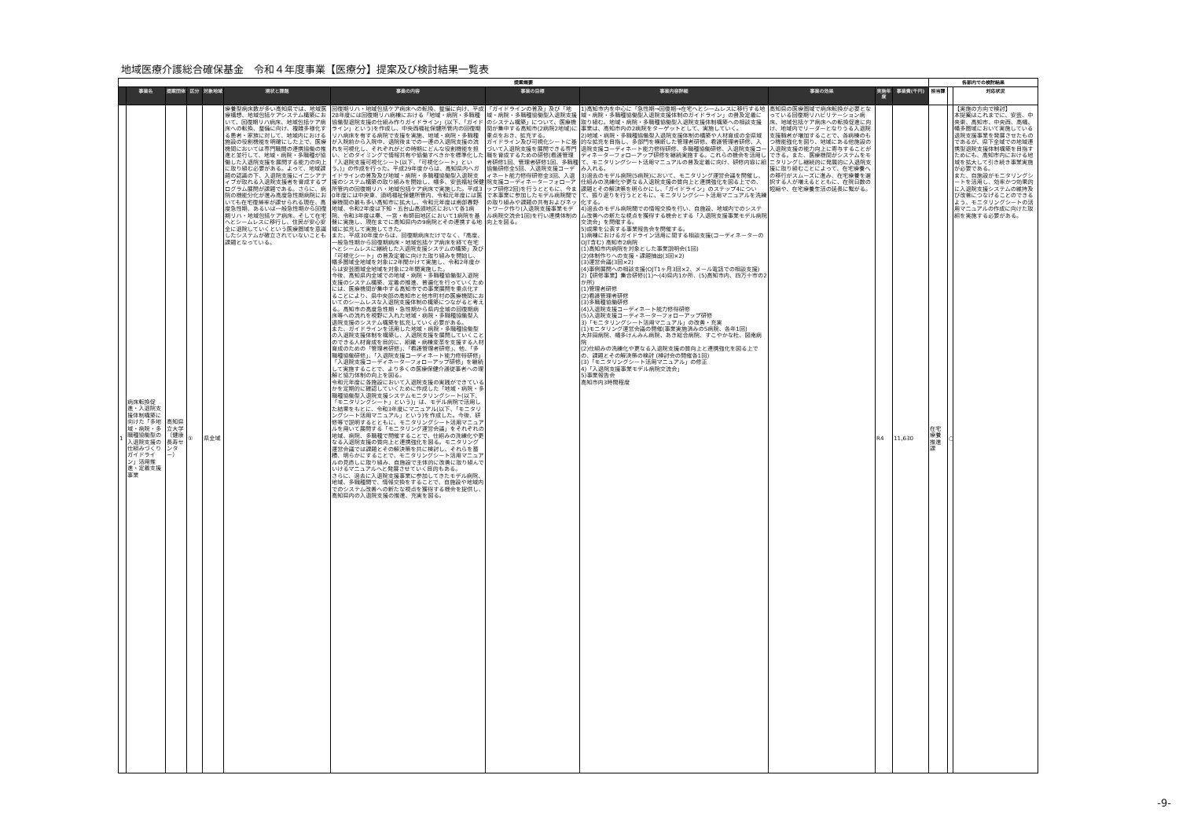地域医療介護総合確保基金　令和４年度事業【医療分】提案及び検討結果一覧表
| 提案概要 | | | | | | | | | | | | 各部内での検討結果 | | |
| --- | --- | --- | --- | --- | --- | --- | --- | --- | --- | --- | --- | --- | --- | --- |
| | 事業名 | 提案団体 | 区分 | 対象地域 | 現状と課題 | 事業の内容 | 事業の目標 | 事業内容詳細 | 事業の効果 | 実施年度 | 事業費(千円) | 担当課 | | 対応状況 |
| 1 | 病床転換促進・入退院支援体制構築に向けた「多地域・病院・多職種協働型の入退院支援の仕組みづくりガイドライン」活用推進・定着支援事業 | 高知県立大学（健康長寿センター） | ① | 県全域 | 療養型病床数が多い高知県では、地域医療構想、地域包括ケアシステム構築において、回復期リハ病床、地域包括ケア病床への転換、整備に向け、複雑多様化する患者・家族に対して、地域内における施設の役割機能を明確にした上で、医療機関においては専門職間の連携協働の推進と並行して、地域・病院・多職種が協働した入退院支援を展開する能力の向上に取り組む必要がある。よって、地域課題の認識の下、入退院支援にイニシアティブが取れる入退院支援者を育成するプログラム展開が課題である。さらに、病院の機能分化が進み高度急性期病院においても在宅復帰率が課せられる現在、高度急性期、あるいは一般急性期から回復期リハ・地域包括ケア病床、そして在宅へとシームレスに移行し、住民が安心安全に退院していくという医療圏域を意識したシステムが確立されていないことも課題となっている。 | 回復期リハ・地域包括ケア病床への転換、整備に向け、平成28年度には回復期リハ病棟における「地域・病院・多職種協働型退院支援の仕組み作りガイドライン」(以下、「ガイドライン」という)を作成し、中央西福祉保健所管内の回復期リハ病床を有する病院で支援を実施、地域・病院・多職種が入院前から入院中、退院後までの一連の入退院支援の流れを可視化し、それぞれがどの時期にどんな役割機能を担い、どのタイミングで情報共有や協働すべきかを標準化した「入退院支援可視化シート(以下、「可視化シート」という。)」の作成を行った。平成29年度からは、高知県内へガイドラインの普及及び地域・病院・多職種協働型入退院支援のシステム構築の取り組みを開始し、幡多、安芸福祉保健所管内の回復期リハ・地域包括ケア病床で実施した。平成30年度には中央東、須崎福祉保健所管内、令和元年度には医療機関の最も多い高知市に拡大し、令和元年度は南部春野地域、令和2年度は下知・五台山高須地区において各1病院、令和3年度は秦、一宮・布師田地区において1病院を基盤に実施し、現在までに高知県内の9病院とその連携する地域に拡充して実施してきた。 また、平成30年度からは、回復期病床だけでなく、「高度、一般急性期から回復期病床・地域包括ケア病床を経て在宅へとシームレスに継続した入退院支援システムの構築」及び「可視化シート」の普及定着に向けた取り組みを開始し、幡多圏域全地域を対象に2年間かけて実施し、令和2年度からは安芸圏域全地域を対象に2年間実施した。 今後、高知県内全域での地域・病院・多職種協働型入退院支援のシステム構築、定着の推進、普遍化を行っていくためには、医療機関が集中する高知市での事業展開を重点化することにより、県中央部の高知市と他市町村の医療機関においてのシームレスな入退院支援体制の構築につながると考える。高知市の高度急性期・急性期から県内全域の回復期病床等への流れを視野に入れた地域・病院・多職種協働型入退院支援のシステム構築を拡充していく必要がある。 また、ガイドラインを活用した地域・病院・多職種協働型の入退院支援体制を構築し、入退院支援を展開していくことのできる人材育成を目的に、組織・病棟変革を支援する人材育成のための「管理者研修」、「看護管理者研修」、他、「多職種協働研修」、「入退院支援コーディネート能力修得研修」「入退院支援コーディネーターフォローアップ研修」を継続して実施することで、より多くの医療保健介護従事者への理解と協力体制の向上を図る。 令和元年度に各施設において入退院支援の実践ができているかを定期的に確認していくために作成した「地域・病院・多職種協働型入退院支援システムモニタリングシート(以下、「モニタリングシート」という)」は、モデル病院で活用した結果をもとに、令和3年度にマニュアル(以下、「モニタリングシート活用マニュアル」という)を作成した。今後、研修等で説明するとともに、モニタリングシート活用マニュアルを用いて展開する「モニタリング運営会議」をそれぞれの地域、病院、多職種で開催することで、仕組みの洗練化や更なる入退院支援の質向上と連携強化を図る。モニタリング運営会議では課題とその解決策を共に検討し、それらを蓄積、明らかにすることで、モニタリングシート活用マニュアルの見直しに取り組み、自施設で主体的に改善に取り組んでいけるマニュアルへと発展させていく目的もある。 さらに、過去に入退院支援事業に参加してきたモデル病院、地域、多職種間で、情報交換をすることで、自施設や地域内でのシステム改善への新たな視点を獲得する機会を提供し、高知県内の入退院支援の推進、充実を図る。 | 「ガイドラインの普及」及び「地域・病院・多職種協働型入退院支援のシステム構築」について、医療機関が集中する高知市(2病院2地域)に重点をおき、拡充する。 ガイドライン及び可視化シートに基づいて入退院支援を展開できる専門職を育成するための研修(看護管理者研修1回、管理者研修1回、多職種協働研修全5回、入退院支援コーディネート能力修得研修全3回、入退院支援コーディネーターフォローアップ研修2回)を行うとともに、今まで本事業に参加したモデル病院間での取り組みや課題の共有およびネットワーク作り(入退院支援事業モデル病院交流会1回)を行い連携体制の向上を図る。 | 1)高知市内を中心に「急性期→回復期→在宅へとシームレスに移行する地域・病院・多職種協働型入退院支援体制のガイドライン」の普及定着に取り組む。地域・病院・多職種協働型入退院支援体制構築への相談支援事業は、高知市内の2病院をターゲットとして、実施していく。 2)地域・病院・多職種協働型入退院支援体制の構築や人材育成の全県域的な拡充を目指し、多部門を横断した管理者研修、看護管理者研修、入退院支援コーディネート能力修得研修、多職種協働研修、入退院支援コーディネーターフォローアップ研修を継続実施する。これらの機会を活用して、モニタリングシート活用マニュアルの普及定着に向け、研修内容に組み入れる。 3)過去のモデル病院(5病院)において、モニタリング運営会議を開催し、仕組みの洗練化や更なる入退院支援の質向上と連携強化を図る上での、課題とその解決策を明らかにし、「ガイドライン」のステップ4について、振り返りを行うとともに、モニタリングシート活用マニュアルを洗練化する。 4)過去のモデル病院間での情報交換を行い、自施設、地域内でのシステム改善への新たな視点を獲得する機会とする「入退院支援事業モデル病院交流会」を開催する。 5)成果を公表する事業報告会を開催する。 1)病棟におけるガイドライン活用に関する相談支援(コーディネーターのOJT含む) 高知市2病院 (1)高知市内病院を対象とした事業説明会(1回) (2)体制作りへの支援・課題抽出(3回×2) (3)運営会議(3回×2) (4)事例展開への相談支援(OJT1ヶ月3回×2、メール電話での相談支援) 2)【研修事業】集合研修((1)～(4)県内1か所、(5)高知市内、四万十市の2か所) (1)管理者研修 (2)看護管理者研修 (3)多職種協働研修 (4)入退院支援コーディネート能力修得研修 (5)入退院支援コーディネーターフォローアップ研修 3)「モニタリングシート活用マニュアル」の改善・充実 (1)モニタリング運営会議の開催(事業実施済みの5病院、各年1回) 大井田病院、幡多けんみん病院、あき総合病院、すこやかな杜、図南病院 (2)仕組みの洗練化や更なる入退院支援の質向上と連携強化を図る上での、課題とその解決策の検討 (検討会の開催各1回) (3)「モニタリングシート活用マニュアル」の修正 4)「入退院支援事業モデル病院交流会」 5)事業報告会 高知市内3時間程度 | 高知県の医療圏域で病床転換が必要となっている回復期リハビリテーション病床、地域包括ケア病床への転換促進に向け、地域内でリーダーとなりうる入退院支援職者が増加することで、各病棟のもつ機能強化を図り、地域にある他施設の入退院支援の能力向上に寄与することができる。また、医療機関がシステムをモニタリングし継続的に発展的に入退院支援に取り組むことによって、在宅療養への移行がスムーズに進み、在宅療養を選択する人が増えるとともに、在院日数の短縮や、在宅療養生活の延長に繋がる。 | R4 | 11,630 | 在宅療養推進課 | ○ | 【実施の方向で検討】 本提案はこれまでに、安芸、中央東、高知市、中央西、高幡、幡多圏域において実施している退院支援事業を発展させたものであるが、県下全域での地域連携型退院支援体制構築を目指すためにも、高知市内における地域を拡大して引き続き事業実施が必要である。 また、自施設がモニタリングシートを活用し、効率かつ効果的に入退院支援システムの維持及び改善につなげることのできるよう、モニタリングシートの活用マニュアルの作成に向けた取組を実施する必要がある。 |
-9-